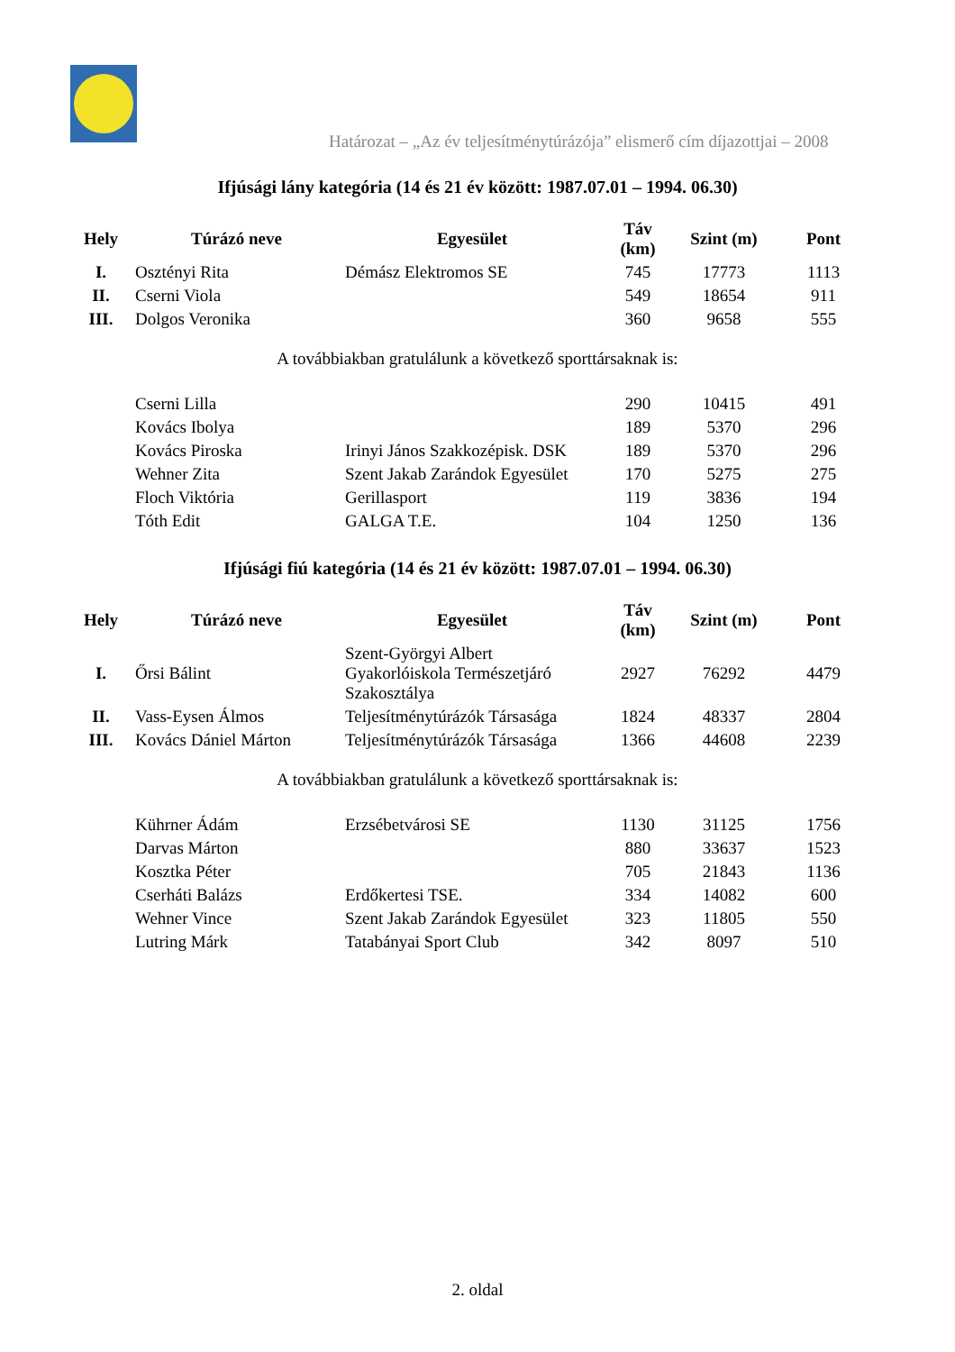Határozat – „Az év teljesítménytúrázója” elismerő cím díjazottjai – 2008
Ifjúsági lány kategória (14 és 21 év között: 1987.07.01 – 1994. 06.30)
| Hely | Túrázó neve | Egyesület | Táv (km) | Szint (m) | Pont |
| --- | --- | --- | --- | --- | --- |
| I. | Osztényi Rita | Démász Elektromos SE | 745 | 17773 | 1113 |
| II. | Cserni Viola | | 549 | 18654 | 911 |
| III. | Dolgos Veronika | | 360 | 9658 | 555 |
A továbbiakban gratulálunk a következő sporttársaknak is:
| | Cserni Lilla | | 290 | 10415 | 491 |
| | Kovács Ibolya | | 189 | 5370 | 296 |
| | Kovács Piroska | Irinyi János Szakkozépisk. DSK | 189 | 5370 | 296 |
| | Wehner Zita | Szent Jakab Zarándok Egyesület | 170 | 5275 | 275 |
| | Floch Viktória | Gerillasport | 119 | 3836 | 194 |
| | Tóth Edit | GALGA T.E. | 104 | 1250 | 136 |
Ifjúsági fiú kategória (14 és 21 év között: 1987.07.01 – 1994. 06.30)
| Hely | Túrázó neve | Egyesület | Táv (km) | Szint (m) | Pont |
| --- | --- | --- | --- | --- | --- |
| I. | Őrsi Bálint | Szent-Györgyi Albert Gyakorlóiskola Természetjáró Szakosztálya | 2927 | 76292 | 4479 |
| II. | Vass-Eysen Álmos | Teljesítménytúrázók Társasága | 1824 | 48337 | 2804 |
| III. | Kovács Dániel Márton | Teljesítménytúrázók Társasága | 1366 | 44608 | 2239 |
A továbbiakban gratulálunk a következő sporttársaknak is:
| | Kührner Ádám | Erzsébetvárosi SE | 1130 | 31125 | 1756 |
| | Darvas Márton | | 880 | 33637 | 1523 |
| | Kosztka Péter | | 705 | 21843 | 1136 |
| | Cserháti Balázs | Erdőkertesi TSE. | 334 | 14082 | 600 |
| | Wehner Vince | Szent Jakab Zarándok Egyesület | 323 | 11805 | 550 |
| | Lutring Márk | Tatabányai Sport Club | 342 | 8097 | 510 |
2. oldal